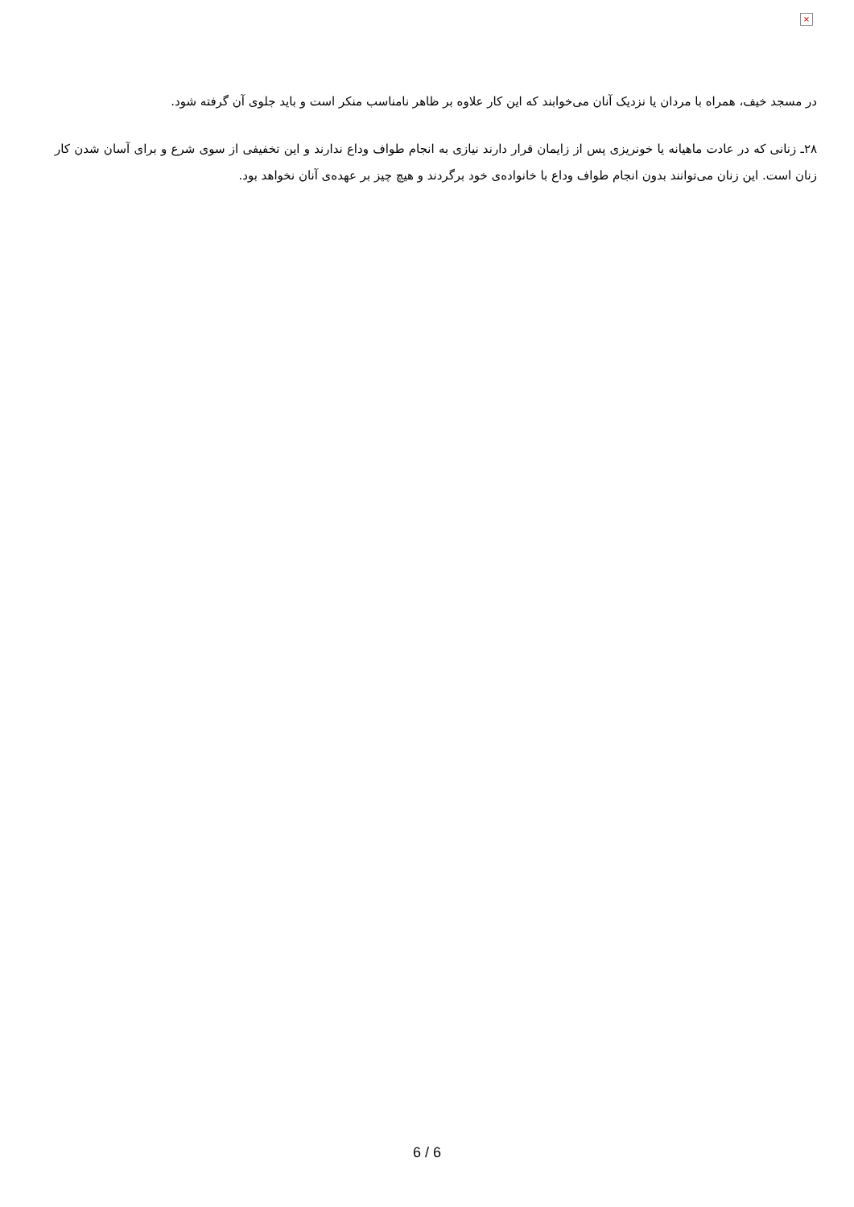×
در مسجد خیف، همراه با مردان یا نزدیک آنان می‌خوابند که این کار علاوه بر ظاهر نامناسب منکر است و باید جلوی آن گرفته شود.
۲۸ـ زنانی که در عادت ماهیانه یا خونریزی پس از زایمان قرار دارند نیازی به انجام طواف وداع ندارند و این تخفیفی از سوی شرع و برای آسان شدن کار زنان است. این زنان می‌توانند بدون انجام طواف وداع با خانواده‌ی خود برگردند و هیچ چیز بر عهده‌ی آنان نخواهد بود.
6 / 6